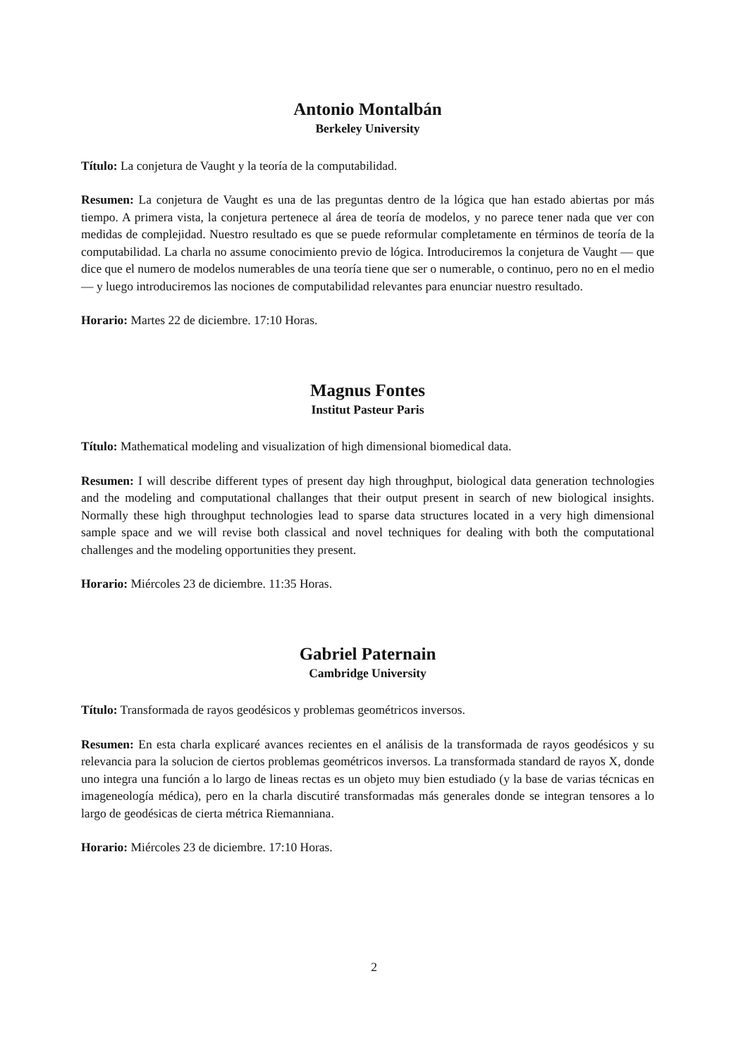Antonio Montalbán
Berkeley University
Título: La conjetura de Vaught y la teoría de la computabilidad.
Resumen: La conjetura de Vaught es una de las preguntas dentro de la lógica que han estado abiertas por más tiempo. A primera vista, la conjetura pertenece al área de teoría de modelos, y no parece tener nada que ver con medidas de complejidad. Nuestro resultado es que se puede reformular completamente en términos de teoría de la computabilidad. La charla no assume conocimiento previo de lógica. Introduciremos la conjetura de Vaught — que dice que el numero de modelos numerables de una teoría tiene que ser o numerable, o continuo, pero no en el medio — y luego introduciremos las nociones de computabilidad relevantes para enunciar nuestro resultado.
Horario: Martes 22 de diciembre. 17:10 Horas.
Magnus Fontes
Institut Pasteur Paris
Título: Mathematical modeling and visualization of high dimensional biomedical data.
Resumen: I will describe different types of present day high throughput, biological data generation technologies and the modeling and computational challanges that their output present in search of new biological insights. Normally these high throughput technologies lead to sparse data structures located in a very high dimensional sample space and we will revise both classical and novel techniques for dealing with both the computational challenges and the modeling opportunities they present.
Horario: Miércoles 23 de diciembre. 11:35 Horas.
Gabriel Paternain
Cambridge University
Título: Transformada de rayos geodésicos y problemas geométricos inversos.
Resumen: En esta charla explicaré avances recientes en el análisis de la transformada de rayos geodésicos y su relevancia para la solucion de ciertos problemas geométricos inversos. La transformada standard de rayos X, donde uno integra una función a lo largo de lineas rectas es un objeto muy bien estudiado (y la base de varias técnicas en imageneología médica), pero en la charla discutiré transformadas más generales donde se integran tensores a lo largo de geodésicas de cierta métrica Riemanniana.
Horario: Miércoles 23 de diciembre. 17:10 Horas.
2